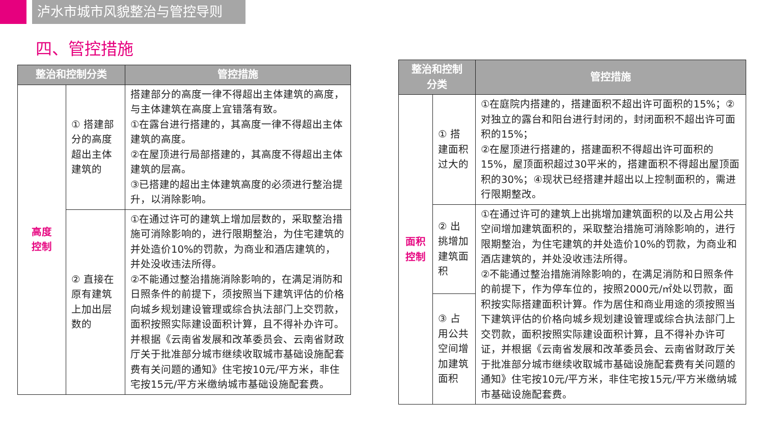泸水市城市风貌整治与管控导则
四、管控措施
| 整治和控制分类 | | 管控措施 |
| --- | --- | --- |
| 高度 控制 | ① 搭建部分的高度超出主体建筑的 | 搭建部分的高度一律不得超出主体建筑的高度，与主体建筑在高度上宜错落有致。 ①在露台进行搭建的，其高度一律不得超出主体建筑的高度。 ②在屋顶进行局部搭建的，其高度不得超出主体建筑的层高。 ③已搭建的超出主体建筑高度的必须进行整治提升，以消除影响。 |
| | ② 直接在原有建筑上加出层数的 | ①在通过许可的建筑上增加层数的，采取整治措施可消除影响的，进行限期整治，为住宅建筑的并处造价10%的罚款，为商业和酒店建筑的，并处没收违法所得。 ②不能通过整治措施消除影响的，在满足消防和日照条件的前提下，须按照当下建筑评估的价格向城乡规划建设管理或综合执法部门上交罚款，面积按照实际建设面积计算，且不得补办许可。并根据《云南省发展和改革委员会、云南省财政厅关于批准部分城市继续收取城市基础设施配套费有关问题的通知》住宅按10元/平方米，非住宅按15元/平方米缴纳城市基础设施配套费。 |
| 整治和控制 分类 | | 管控措施 |
| --- | --- | --- |
| 面积 控制 | ① 搭建面积过大的 | ①在庭院内搭建的，搭建面积不超出许可面积的15%；②对独立的露台和阳台进行封闭的，封闭面积不超出许可面积的15%； ②在屋顶进行搭建的，搭建面积不得超出许可面积的15%，屋顶面积超过30平米的，搭建面积不得超出屋顶面积的30%；④现状已经搭建并超出以上控制面积的，需进行限期整改。 |
| | ② 出挑增加建筑面积 | ①在通过许可的建筑上出挑增加建筑面积的以及占用公共空间增加建筑面积的，采取整治措施可消除影响的，进行限期整治，为住宅建筑的并处造价10%的罚款，为商业和酒店建筑的，并处没收违法所得。 ②不能通过整治措施消除影响的，在满足消防和日照条件的前提下，作为停车位的，按照2000元/㎡处以罚款，面积按实际搭建面积计算。作为居住和商业用途的须按照当下建筑评估的价格向城乡规划建设管理或综合执法部门上交罚款，面积按照实际建设面积计算，且不得补办许可证，并根据《云南省发展和改革委员会、云南省财政厅关于批准部分城市继续收取城市基础设施配套费有关问题的通知》住宅按10元/平方米，非住宅按15元/平方米缴纳城市基础设施配套费。 |
| | ③ 占用公共空间增加建筑面积 | |